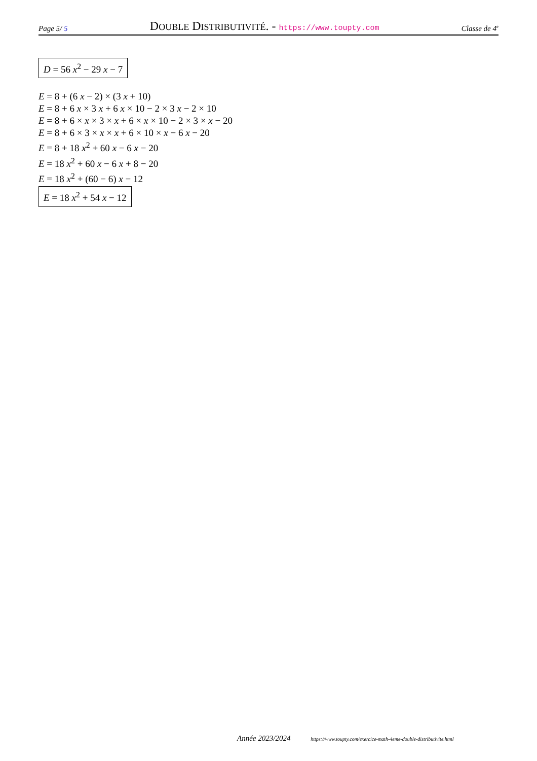Page 5/ 5 DOUBLE DISTRIBUTIVITÉ. - https://www.toupty.com Classe de 4<sup>e</sup>
D = 56 x<sup>2</sup> − 29 x − 7
E = 8 + (6 x − 2) × (3 x + 10)
E = 8 + 6 x × 3 x + 6 x × 10 − 2 × 3 x − 2 × 10
E = 8 + 6 × x × 3 × x + 6 × x × 10 − 2 × 3 × x − 20
E = 8 + 6 × 3 × x × x + 6 × 10 × x − 6 x − 20
E = 8 + 18 x<sup>2</sup> + 60 x − 6 x − 20
E = 18 x<sup>2</sup> + 60 x − 6 x + 8 − 20
E = 18 x<sup>2</sup> + (60 − 6) x − 12
E = 18 x<sup>2</sup> + 54 x − 12
Année 2023/2024 https://www.toupty.com/exercice-math-4eme-double-distributivite.html